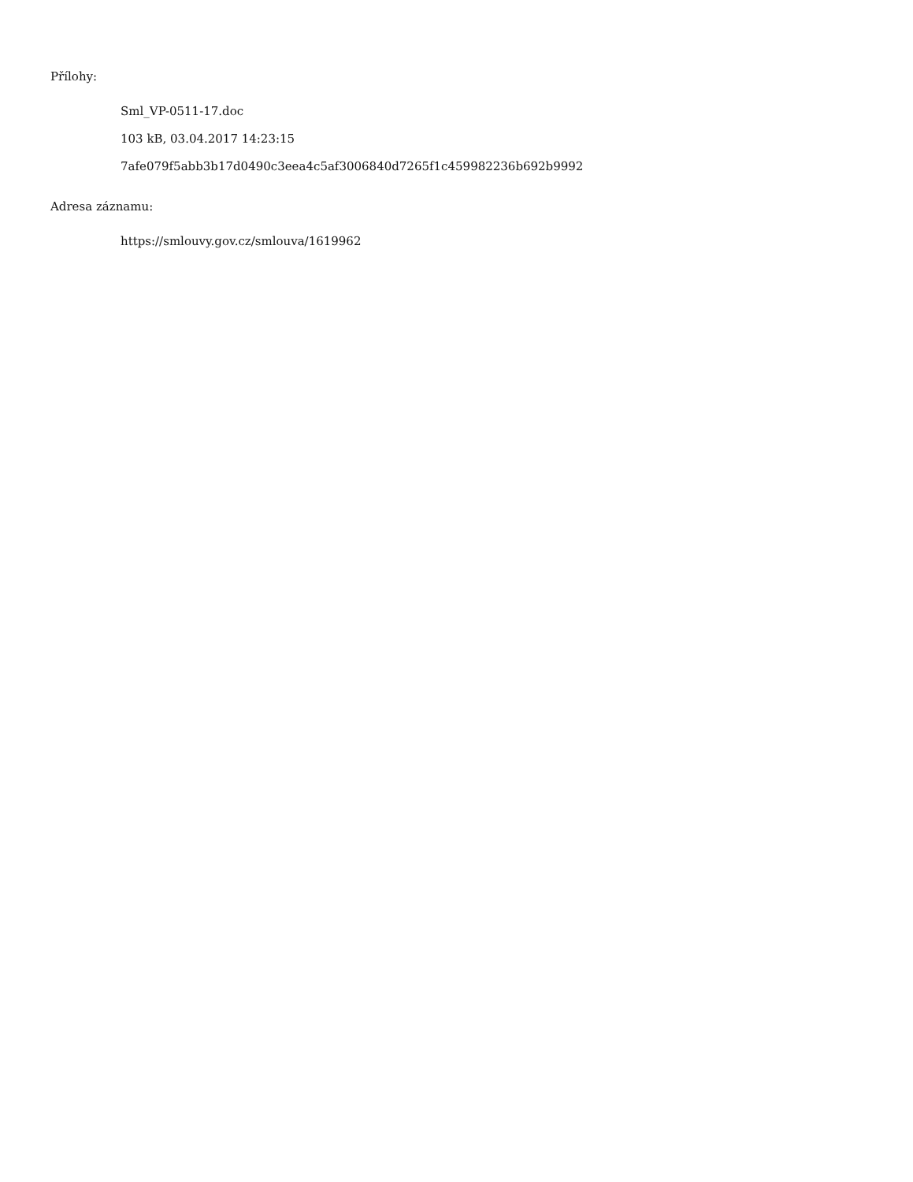Přílohy:
Sml_VP-0511-17.doc
103 kB, 03.04.2017 14:23:15
7afe079f5abb3b17d0490c3eea4c5af3006840d7265f1c459982236b692b9992
Adresa záznamu:
https://smlouvy.gov.cz/smlouva/1619962